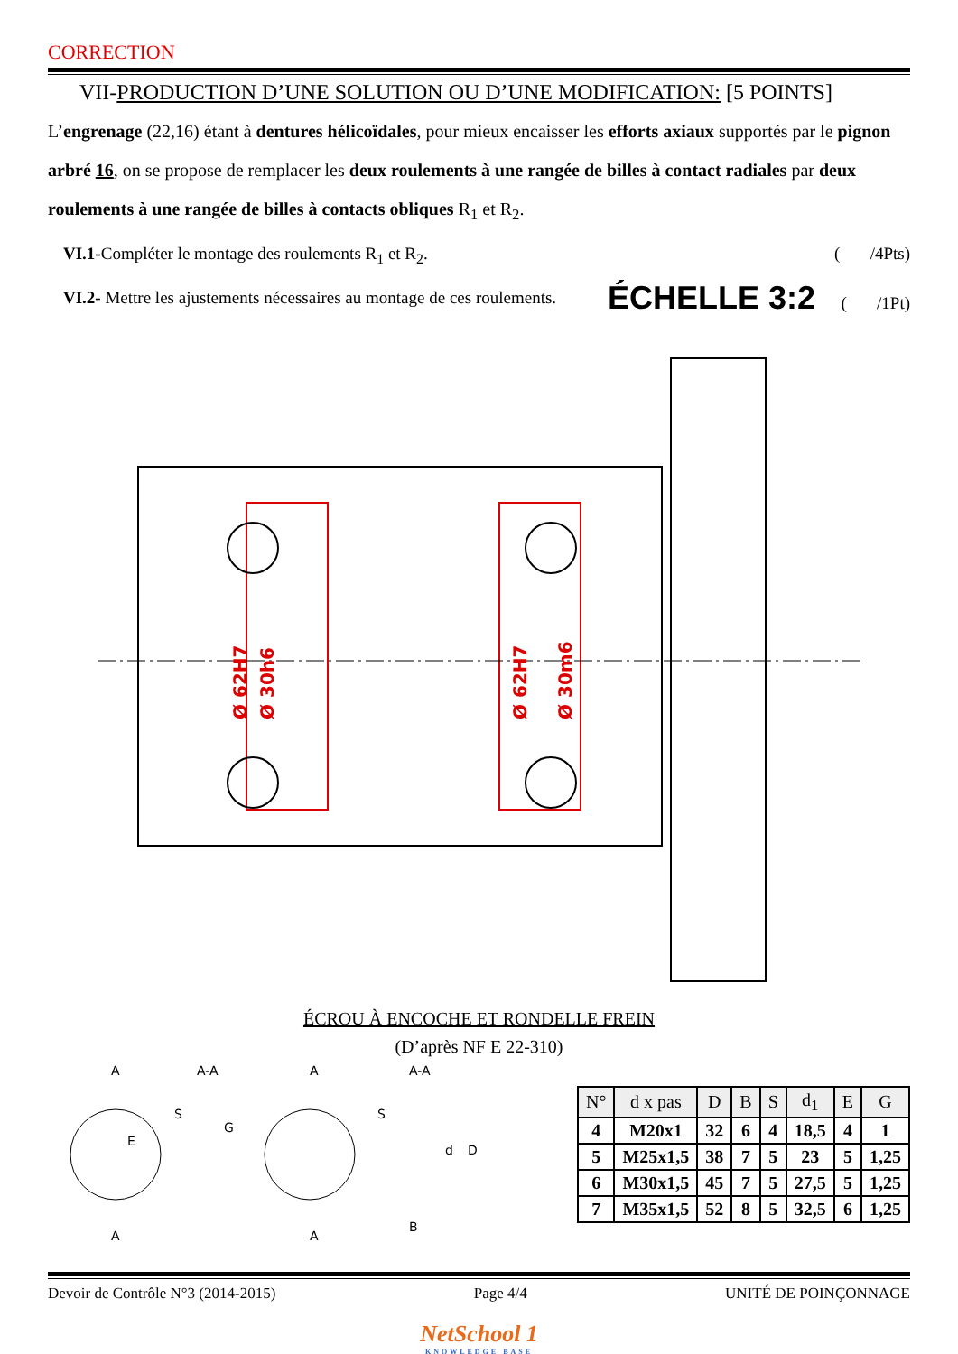CORRECTION
VII-PRODUCTION D’UNE SOLUTION OU D’UNE MODIFICATION: [5 POINTS]
L’engrenage (22,16) étant à dentures hélicoïdales, pour mieux encaisser les efforts axiaux supportés par le pignon arbré 16, on se propose de remplacer les deux roulements à une rangée de billes à contact radiales par deux roulements à une rangée de billes à contacts obliques R<sub>1</sub> et R<sub>2</sub>.
VI.1-Compléter le montage des roulements R<sub>1</sub> et R<sub>2</sub>. ( /4Pts)
VI.2- Mettre les ajustements nécessaires au montage de ces roulements. ÉCHELLE 3:2 ( /1Pt)
Ø 62H7
Ø 30h6
Ø 62H7
Ø 30m6
ÉCROU À ENCOCHE ET RONDELLE FREIN
(D’après NF E 22-310)
A
A-A
A
A-A
E
G
S
S
d
D
B
A
A
| N° | d x pas | D | B | S | d<sub>1</sub> | E | G |
| --- | --- | --- | --- | --- | --- | --- | --- |
| 4 | M20x1 | 32 | 6 | 4 | 18,5 | 4 | 1 |
| 5 | M25x1,5 | 38 | 7 | 5 | 23 | 5 | 1,25 |
| 6 | M30x1,5 | 45 | 7 | 5 | 27,5 | 5 | 1,25 |
| 7 | M35x1,5 | 52 | 8 | 5 | 32,5 | 6 | 1,25 |
Devoir de Contrôle N°3 (2014-2015) Page 4/4 UNITÉ DE POINÇONNAGE
NetSchool 1
KNOWLEDGE BASE